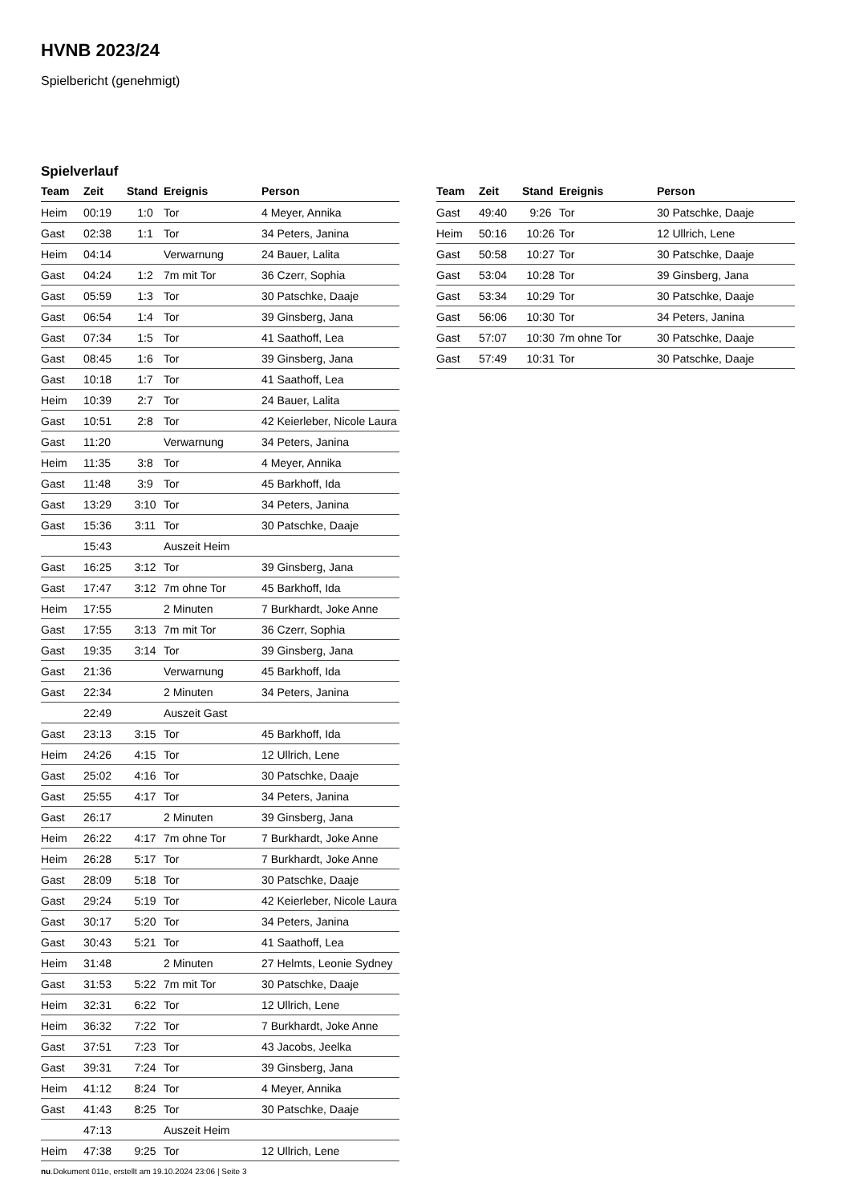HVNB 2023/24
Spielbericht (genehmigt)
Spielverlauf
| Team | Zeit | Stand | Ereignis | Person |
| --- | --- | --- | --- | --- |
| Heim | 00:19 | 1:0 | Tor | 4 Meyer, Annika |
| Gast | 02:38 | 1:1 | Tor | 34 Peters, Janina |
| Heim | 04:14 | | Verwarnung | 24 Bauer, Lalita |
| Gast | 04:24 | 1:2 | 7m mit Tor | 36 Czerr, Sophia |
| Gast | 05:59 | 1:3 | Tor | 30 Patschke, Daaje |
| Gast | 06:54 | 1:4 | Tor | 39 Ginsberg, Jana |
| Gast | 07:34 | 1:5 | Tor | 41 Saathoff, Lea |
| Gast | 08:45 | 1:6 | Tor | 39 Ginsberg, Jana |
| Gast | 10:18 | 1:7 | Tor | 41 Saathoff, Lea |
| Heim | 10:39 | 2:7 | Tor | 24 Bauer, Lalita |
| Gast | 10:51 | 2:8 | Tor | 42 Keierleber, Nicole Laura |
| Gast | 11:20 | | Verwarnung | 34 Peters, Janina |
| Heim | 11:35 | 3:8 | Tor | 4 Meyer, Annika |
| Gast | 11:48 | 3:9 | Tor | 45 Barkhoff, Ida |
| Gast | 13:29 | 3:10 | Tor | 34 Peters, Janina |
| Gast | 15:36 | 3:11 | Tor | 30 Patschke, Daaje |
| | 15:43 | | Auszeit Heim | |
| Gast | 16:25 | 3:12 | Tor | 39 Ginsberg, Jana |
| Gast | 17:47 | 3:12 | 7m ohne Tor | 45 Barkhoff, Ida |
| Heim | 17:55 | | 2 Minuten | 7 Burkhardt, Joke Anne |
| Gast | 17:55 | 3:13 | 7m mit Tor | 36 Czerr, Sophia |
| Gast | 19:35 | 3:14 | Tor | 39 Ginsberg, Jana |
| Gast | 21:36 | | Verwarnung | 45 Barkhoff, Ida |
| Gast | 22:34 | | 2 Minuten | 34 Peters, Janina |
| | 22:49 | | Auszeit Gast | |
| Gast | 23:13 | 3:15 | Tor | 45 Barkhoff, Ida |
| Heim | 24:26 | 4:15 | Tor | 12 Ullrich, Lene |
| Gast | 25:02 | 4:16 | Tor | 30 Patschke, Daaje |
| Gast | 25:55 | 4:17 | Tor | 34 Peters, Janina |
| Gast | 26:17 | | 2 Minuten | 39 Ginsberg, Jana |
| Heim | 26:22 | 4:17 | 7m ohne Tor | 7 Burkhardt, Joke Anne |
| Heim | 26:28 | 5:17 | Tor | 7 Burkhardt, Joke Anne |
| Gast | 28:09 | 5:18 | Tor | 30 Patschke, Daaje |
| Gast | 29:24 | 5:19 | Tor | 42 Keierleber, Nicole Laura |
| Gast | 30:17 | 5:20 | Tor | 34 Peters, Janina |
| Gast | 30:43 | 5:21 | Tor | 41 Saathoff, Lea |
| Heim | 31:48 | | 2 Minuten | 27 Helmts, Leonie Sydney |
| Gast | 31:53 | 5:22 | 7m mit Tor | 30 Patschke, Daaje |
| Heim | 32:31 | 6:22 | Tor | 12 Ullrich, Lene |
| Heim | 36:32 | 7:22 | Tor | 7 Burkhardt, Joke Anne |
| Gast | 37:51 | 7:23 | Tor | 43 Jacobs, Jeelka |
| Gast | 39:31 | 7:24 | Tor | 39 Ginsberg, Jana |
| Heim | 41:12 | 8:24 | Tor | 4 Meyer, Annika |
| Gast | 41:43 | 8:25 | Tor | 30 Patschke, Daaje |
| | 47:13 | | Auszeit Heim | |
| Heim | 47:38 | 9:25 | Tor | 12 Ullrich, Lene |
| Team | Zeit | Stand | Ereignis | Person |
| --- | --- | --- | --- | --- |
| Gast | 49:40 | 9:26 | Tor | 30 Patschke, Daaje |
| Heim | 50:16 | 10:26 | Tor | 12 Ullrich, Lene |
| Gast | 50:58 | 10:27 | Tor | 30 Patschke, Daaje |
| Gast | 53:04 | 10:28 | Tor | 39 Ginsberg, Jana |
| Gast | 53:34 | 10:29 | Tor | 30 Patschke, Daaje |
| Gast | 56:06 | 10:30 | Tor | 34 Peters, Janina |
| Gast | 57:07 | 10:30 | 7m ohne Tor | 30 Patschke, Daaje |
| Gast | 57:49 | 10:31 | Tor | 30 Patschke, Daaje |
nu.Dokument 011e, erstellt am 19.10.2024 23:06 | Seite 3